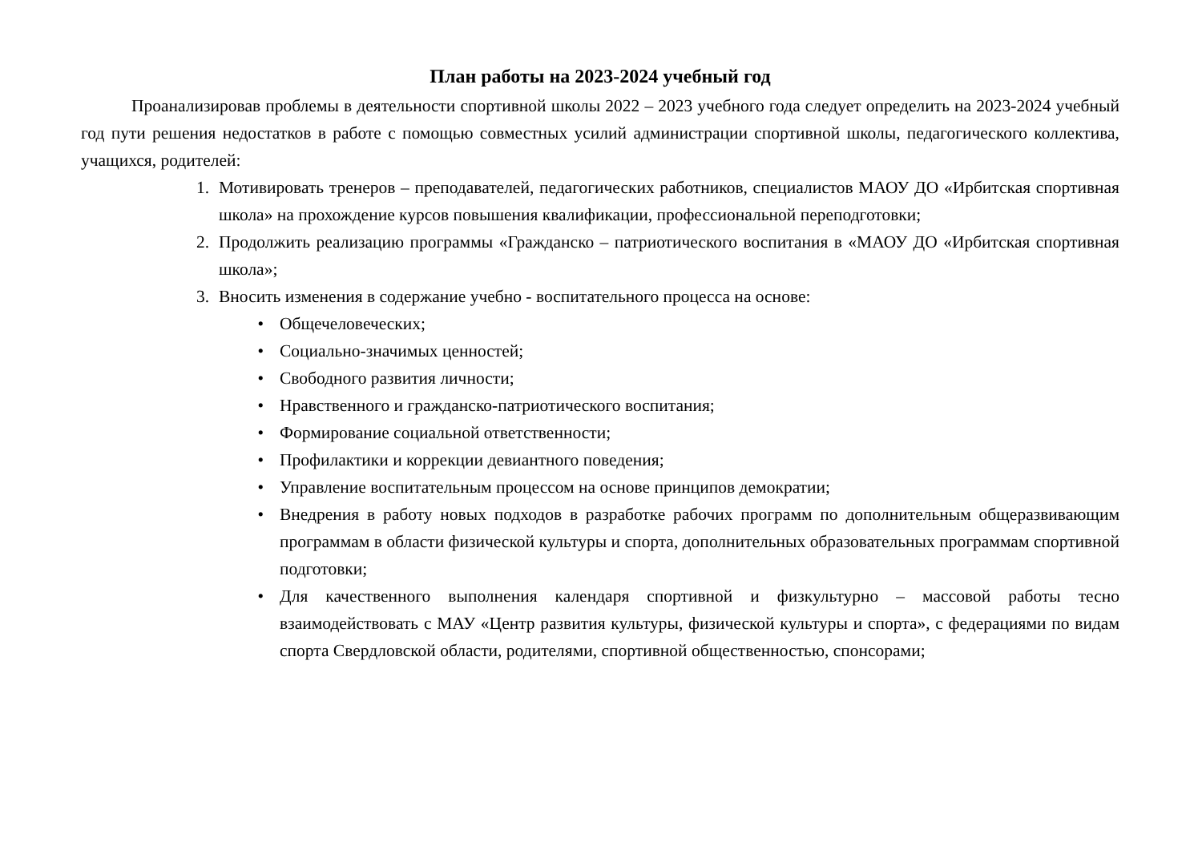План работы на 2023-2024 учебный год
Проанализировав проблемы в деятельности спортивной школы 2022 – 2023 учебного года следует определить на 2023-2024 учебный год пути решения недостатков в работе с помощью совместных усилий администрации спортивной школы, педагогического коллектива, учащихся, родителей:
1. Мотивировать тренеров – преподавателей, педагогических работников, специалистов МАОУ ДО «Ирбитская спортивная школа» на прохождение курсов повышения квалификации, профессиональной переподготовки;
2. Продолжить реализацию программы «Гражданско – патриотического воспитания в «МАОУ ДО «Ирбитская спортивная школа»;
3. Вносить изменения в содержание учебно - воспитательного процесса на основе:
• Общечеловеческих;
• Социально-значимых ценностей;
• Свободного развития личности;
• Нравственного и гражданско-патриотического воспитания;
• Формирование социальной ответственности;
• Профилактики и коррекции девиантного поведения;
• Управление воспитательным процессом на основе принципов демократии;
• Внедрения в работу новых подходов в разработке рабочих программ по дополнительным общеразвивающим программам в области физической культуры и спорта, дополнительных образовательных программам спортивной подготовки;
• Для качественного выполнения календаря спортивной и физкультурно – массовой работы тесно взаимодействовать с МАУ «Центр развития культуры, физической культуры и спорта», с федерациями по видам спорта Свердловской области, родителями, спортивной общественностью, спонсорами;